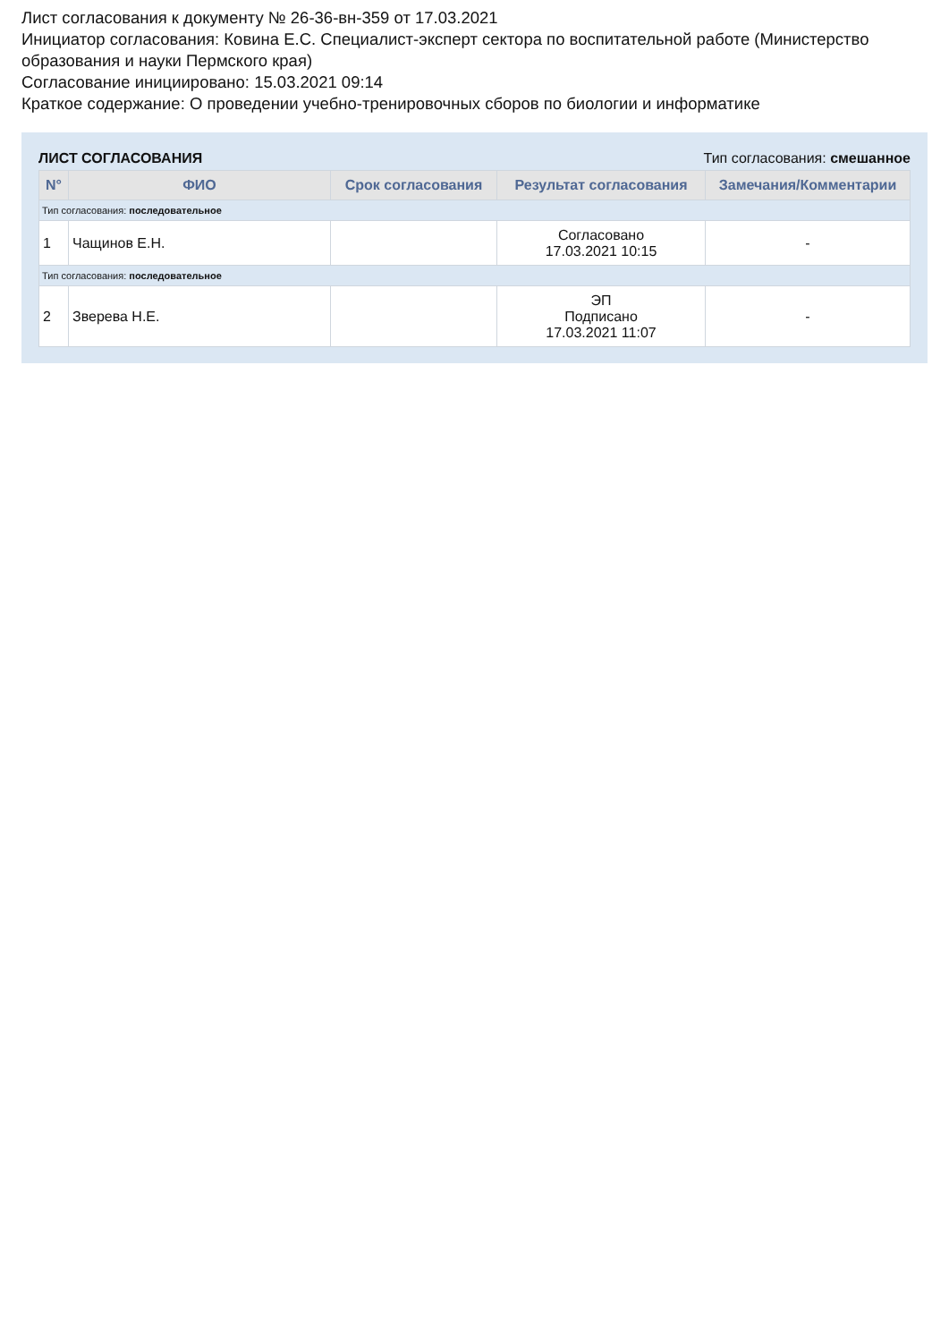Лист согласования к документу № 26-36-вн-359 от 17.03.2021
Инициатор согласования: Ковина Е.С. Специалист-эксперт сектора по воспитательной работе (Министерство образования и науки Пермского края)
Согласование инициировано: 15.03.2021 09:14
Краткое содержание: О проведении учебно-тренировочных сборов по биологии и информатике
ЛИСТ СОГЛАСОВАНИЯ Тип согласования: смешанное
| N° | ФИО | Срок согласования | Результат согласования | Замечания/Комментарии |
| --- | --- | --- | --- | --- |
| Тип согласования: последовательное | | | | |
| 1 | Чащинов Е.Н. | | Согласовано 17.03.2021 10:15 | - |
| Тип согласования: последовательное | | | | |
| 2 | Зверева Н.Е. | | ЭП Подписано 17.03.2021 11:07 | - |